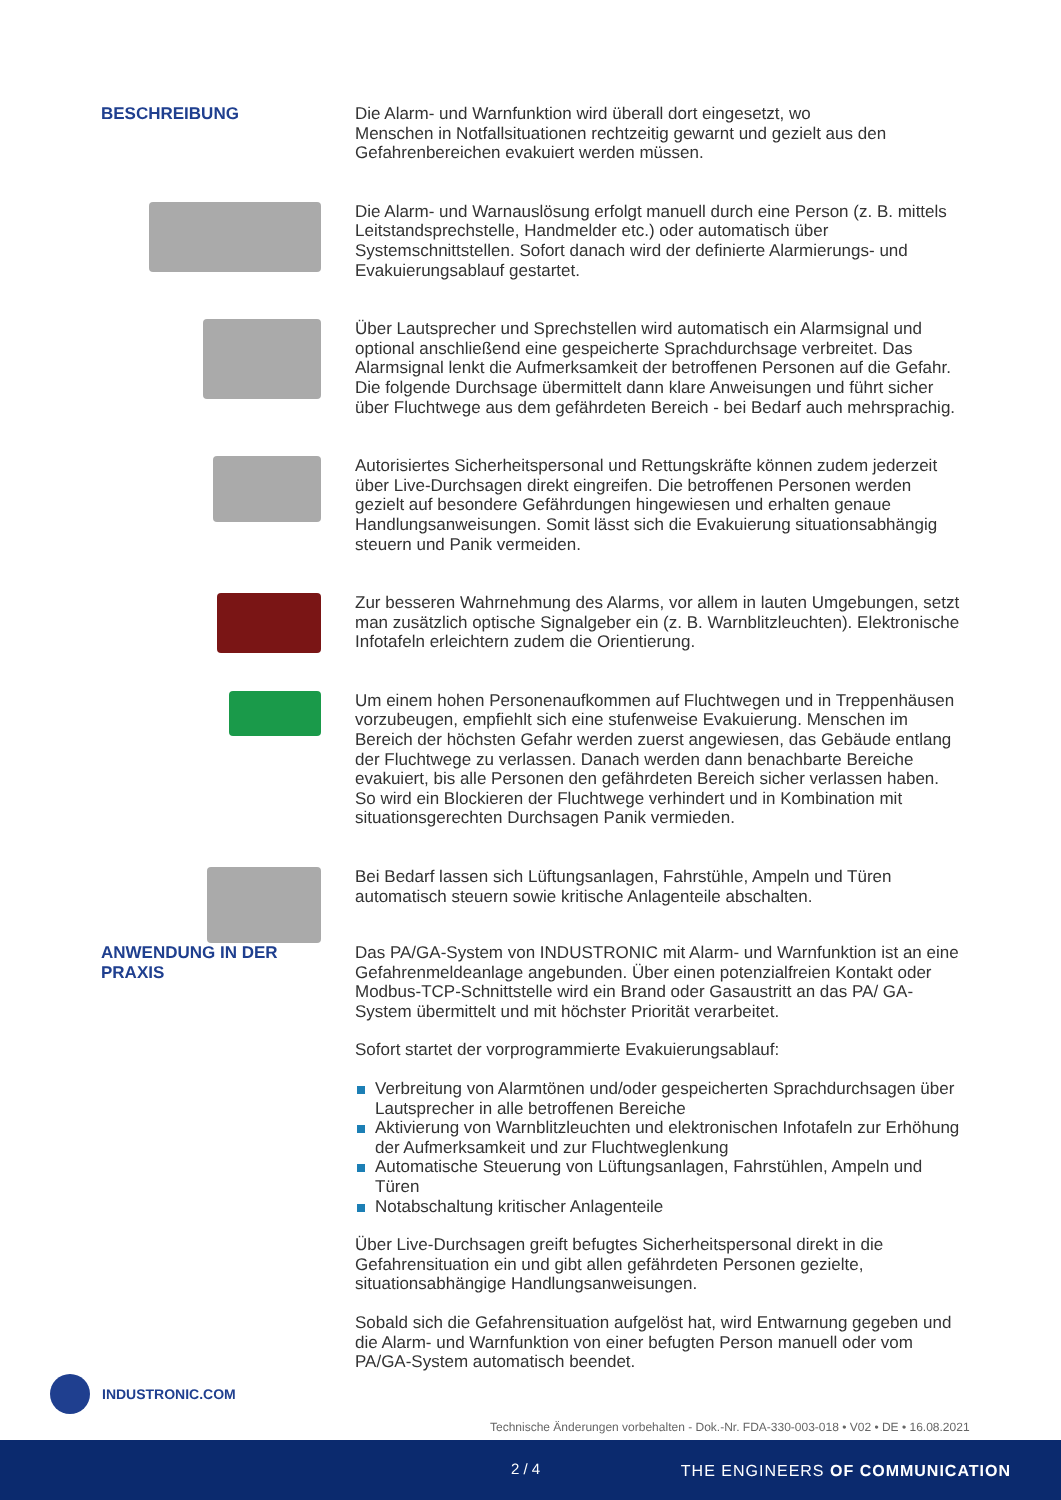BESCHREIBUNG
Die Alarm- und Warnfunktion wird überall dort eingesetzt, wo
Menschen in Notfallsituationen rechtzeitig gewarnt und gezielt aus den
Gefahrenbereichen evakuiert werden müssen.
Die Alarm- und Warnauslösung erfolgt manuell durch eine Person (z. B. mittels Leitstandsprechstelle, Handmelder etc.) oder automatisch über Systemschnittstellen. Sofort danach wird der definierte Alarmierungs- und Evakuierungsablauf gestartet.
Über Lautsprecher und Sprechstellen wird automatisch ein Alarmsignal und optional anschließend eine gespeicherte Sprachdurchsage verbreitet. Das Alarmsignal lenkt die Aufmerksamkeit der betroffenen Personen auf die Gefahr. Die folgende Durchsage übermittelt dann klare Anweisungen und führt sicher über Fluchtwege aus dem gefährdeten Bereich - bei Bedarf auch mehrsprachig.
Autorisiertes Sicherheitspersonal und Rettungskräfte können zudem jederzeit über Live-Durchsagen direkt eingreifen. Die betroffenen Personen werden gezielt auf besondere Gefährdungen hingewiesen und erhalten genaue Handlungsanweisungen. Somit lässt sich die Evakuierung situationsabhängig steuern und Panik vermeiden.
Zur besseren Wahrnehmung des Alarms, vor allem in lauten Umgebungen, setzt man zusätzlich optische Signalgeber ein (z. B. Warnblitzleuchten). Elektronische Infotafeln erleichtern zudem die Orientierung.
Um einem hohen Personenaufkommen auf Fluchtwegen und in Treppenhäusen vorzubeugen, empfiehlt sich eine stufenweise Evakuierung. Menschen im Bereich der höchsten Gefahr werden zuerst angewiesen, das Gebäude entlang der Fluchtwege zu verlassen. Danach werden dann benachbarte Bereiche evakuiert, bis alle Personen den gefährdeten Bereich sicher verlassen haben. So wird ein Blockieren der Fluchtwege verhindert und in Kombination mit situationsgerechten Durchsagen Panik vermieden.
Bei Bedarf lassen sich Lüftungsanlagen, Fahrstühle, Ampeln und Türen automatisch steuern sowie kritische Anlagenteile abschalten.
ANWENDUNG IN DER
PRAXIS
Das PA/GA-System von INDUSTRONIC mit Alarm- und Warnfunktion ist an eine Gefahrenmeldeanlage angebunden. Über einen potenzialfreien Kontakt oder Modbus-TCP-Schnittstelle wird ein Brand oder Gasaustritt an das PA/ GA-System übermittelt und mit höchster Priorität verarbeitet.
Sofort startet der vorprogrammierte Evakuierungsablauf:
Verbreitung von Alarmtönen und/oder gespeicherten Sprachdurchsagen über Lautsprecher in alle betroffenen Bereiche
Aktivierung von Warnblitzleuchten und elektronischen Infotafeln zur Erhöhung der Aufmerksamkeit und zur Fluchtweglenkung
Automatische Steuerung von Lüftungsanlagen, Fahrstühlen, Ampeln und Türen
Notabschaltung kritischer Anlagenteile
Über Live-Durchsagen greift befugtes Sicherheitspersonal direkt in die Gefahrensituation ein und gibt allen gefährdeten Personen gezielte, situationsabhängige Handlungsanweisungen.
Sobald sich die Gefahrensituation aufgelöst hat, wird Entwarnung gegeben und die Alarm- und Warnfunktion von einer befugten Person manuell oder vom PA/GA-System automatisch beendet.
INDUSTRONIC.COM
Technische Änderungen vorbehalten - Dok.-Nr. FDA-330-003-018 • V02 • DE • 16.08.2021
2 / 4 THE ENGINEERS OF COMMUNICATION